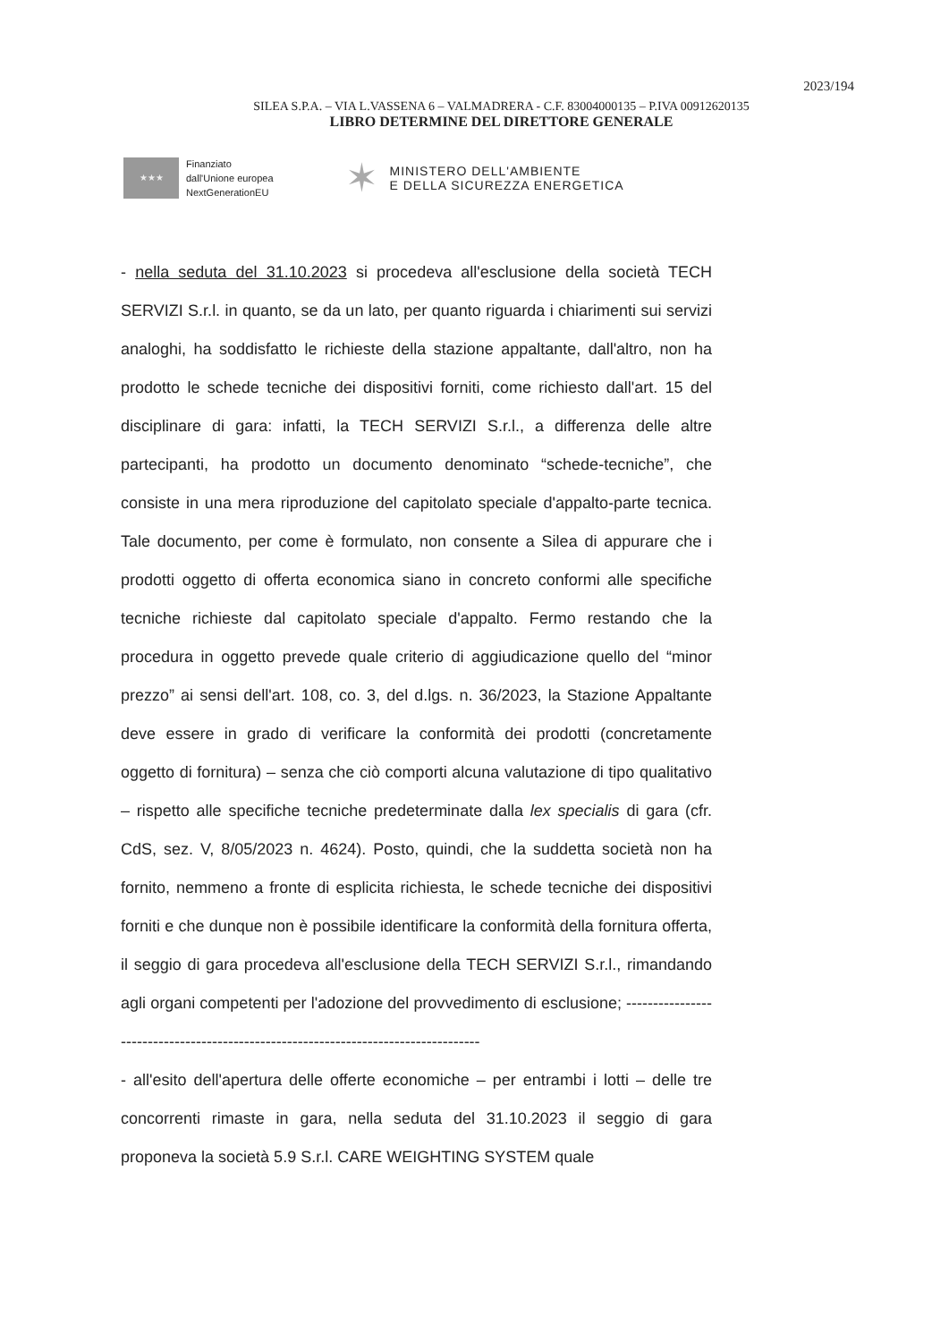2023/194
SILEA S.P.A. – VIA L.VASSENA 6 – VALMADRERA - C.F. 83004000135 – P.IVA 00912620135
LIBRO DETERMINE DEL DIRETTORE GENERALE
★★★
Finanziato
dall'Unione europea
NextGenerationEU
✶ MINISTERO DELL'AMBIENTE
E DELLA SICUREZZA ENERGETICA
- nella seduta del 31.10.2023 si procedeva all'esclusione della società TECH SERVIZI S.r.l. in quanto, se da un lato, per quanto riguarda i chiarimenti sui servizi analoghi, ha soddisfatto le richieste della stazione appaltante, dall'altro, non ha prodotto le schede tecniche dei dispositivi forniti, come richiesto dall'art. 15 del disciplinare di gara: infatti, la TECH SERVIZI S.r.l., a differenza delle altre partecipanti, ha prodotto un documento denominato “schede-tecniche”, che consiste in una mera riproduzione del capitolato speciale d'appalto-parte tecnica. Tale documento, per come è formulato, non consente a Silea di appurare che i prodotti oggetto di offerta economica siano in concreto conformi alle specifiche tecniche richieste dal capitolato speciale d'appalto. Fermo restando che la procedura in oggetto prevede quale criterio di aggiudicazione quello del “minor prezzo” ai sensi dell'art. 108, co. 3, del d.lgs. n. 36/2023, la Stazione Appaltante deve essere in grado di verificare la conformità dei prodotti (concretamente oggetto di fornitura) – senza che ciò comporti alcuna valutazione di tipo qualitativo – rispetto alle specifiche tecniche predeterminate dalla lex specialis di gara (cfr. CdS, sez. V, 8/05/2023 n. 4624). Posto, quindi, che la suddetta società non ha fornito, nemmeno a fronte di esplicita richiesta, le schede tecniche dei dispositivi forniti e che dunque non è possibile identificare la conformità della fornitura offerta, il seggio di gara procedeva all'esclusione della TECH SERVIZI S.r.l., rimandando agli organi competenti per l'adozione del provvedimento di esclusione; -----------------------------------------------------------------------------------
- all'esito dell'apertura delle offerte economiche – per entrambi i lotti – delle tre concorrenti rimaste in gara, nella seduta del 31.10.2023 il seggio di gara proponeva la società 5.9 S.r.l. CARE WEIGHTING SYSTEM quale